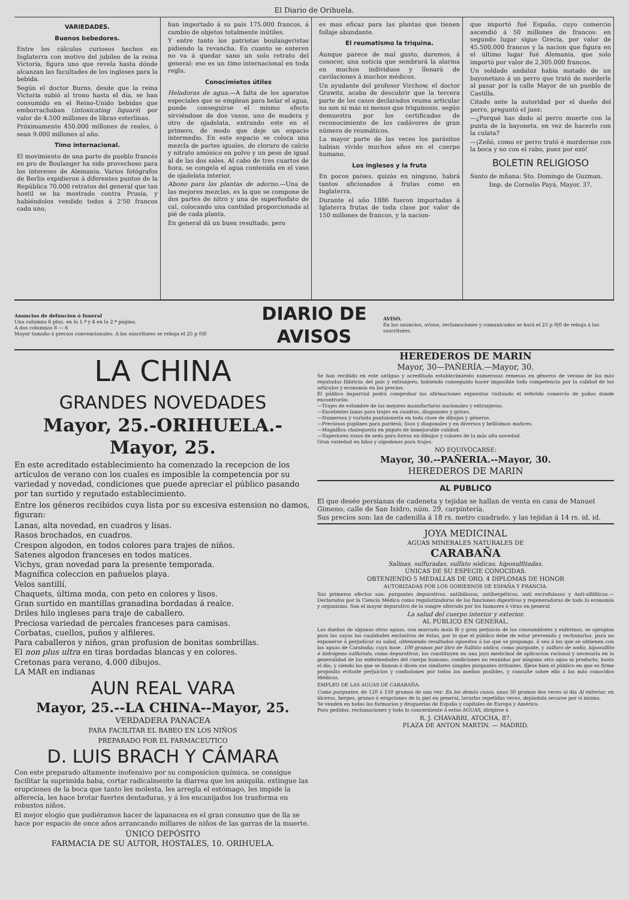El Diario de Orihuela.
VARIEDADES.
Buenos bebedores.
Entre los cálculos curiosos hechos en Inglaterra con motivo del jubileo de la reina Victoria, figura uno que revela hasta dónde alcanzan las facultades de los ingleses para la bebida.
Según el doctor Burns, desde que la reina Victoria subió al trono hasta el día, se han consumido en el Reino-Unido bebidas que emborrachaban (intoxicating liquars) por valor de 4.500 millones de libras esterlinas.
Próximamente 450.000 millones de reales, ó sean 9.000 millones al año.
Timo internacional.
El movimiento de una parte de pueblo francés en pro de Boulanger ha sido provechoso para los intereses de Alemania. Varios fotógrafos de Berlin expidieron á diferentes puntos de la República 70.000 retratos del general que tan hostil se ha mostrado contra Prusia, y habiéndolos vendido todos á 2'50 francos cada uno,
han importado á su pais 175.000 francos, á cambio de objetos totalmente inútiles.
Y entre tanto los patriotas boulangeristas pidiendo la revancha. En cuanto se enteren no va á quedar sano un solo retrato del general: eso es un timo internacional en toda regla.
Conocimietos útiles
Heladoras de agua.—A falta de los aparatos especiales que se emplean para helar el agua, puede conseguirse el mismo efecto sirviéndose de dos vasos, uno de madera y otro de ojadelata, entrando este en el primero, de modo que deje un espacio intermedio. En este espacio se coloca una mezcla de partes iguales, de cloruro de calcio y nitrato amónico en polvo y un peso de igual al de las dos sales. Al cabo de tres cuartos de hora, se congela el agua contenida en el vaso de ojadelata interior.
Abono para las plantas de adorno.—Una de las mejores mezclas, es la que se compone de dos partes de nitro y una de superfosfato de cal, colocando una cantidad proporcionada al pié de cada planta.
En general dá un buen resultado, pero
es mas eficaz para las plantas que tienen follaje abundante.
El reumatismo la triquina.
Aunque parece de mal gusto, daremos, á conocer, una noticia que sembrará la alarma en muchos individuos y llenará de cavilaciones á muchos médicos.
Un ayudante del profesor Virchow, el doctor Grawitz, acaba de descubrir que la tercera parte de los casos declarados reuma articular no son ni más ni menos que triquinosis, según demuestra por los certificados de reconocimiento de los cadávores de gran número de reumáticos.
La mayor parte de las veces los parásitos habian vivido muchos años en el cuerpo humano.
Los ingleses y la fruta
En pocos paises, quizàs en ninguno, habrá tantos aficionados á frutas como en Inglaterra.
Durante el año 1886 fueron importadas á Iglaterra frutas de toda clase por valor de 150 millones de francos, y la nacion-
que importó fué España. cuyo comercio ascendió á 50 millones de francos: en segundo lugar sigue Grecia, por valor de 45.500,000 francos y la nacion que figura en el último lugar fué Alemania, que solo importó por valor de 2,305.000 francos.
Un soldado andaluz habia matado de un bayonetazo á un perro que trató de morderle al pasar por la calle Mayor de un pueblo de Castilla.
Citado ante la autoridad por el dueño del perro, preguntó el juez:
—¿Porqué has dado al perro muerte con la punta de la bayoneta, en vez de hacerlo con la culata?
—¡Zeñó, como er perro trató é morderme con la boca y no con el rabo, puez por ezó!
BOLETIN RELIGIOSO
Santo de mñana: Sto. Domingo de Guzman.
Imp. de Cornelio Payá, Mayor, 37.
Anuncios de defuncion ó funeral
Una columna 6 ptas. en la 1.ª y 4 en la 2.ª página.
A dos columnas 8 — 6
Mayor tamaño á precios convencionales. A los suscritores se rebaja el 25 p 0|0
DIARIO DE AVISOS
AVISO.
En los anuncios, avisos, reclamaciones y comunicados se hará el 25 p 0|0 de rebaja á los suscritores.
LA CHINA
GRANDES NOVEDADES
Mayor, 25.-ORIHUELA.-Mayor, 25.
En este acreditado establecimiento ha comenzado la recepcion de los artículos de verano con los cuales es imposible la competencia por su variedad y novedad, condiciones que puede apreciar el público pasando por tan surtido y reputado establecimiento.
Entre los géneros recibidos cuya lista por su excesiva estension no damos, figuran:
Lanas, alta novedad, en cuadros y lisas.
Rasos brochados, en cuadros.
Crespon algodon, en todos colores para trajes de niños.
Satenes algodon franceses en todos matices.
Vichys, gran novedad para la presente temporada.
Magnífica coleccion en pañuelos playa.
Velos santillí.
Chaquets, última moda, con peto en colores y lisos.
Gran surtido en mantillas granadina bordadas á realce.
Driles hilo ingleses para traje de caballero.
Preciosa variedad de percales franceses para camisas.
Corbatas, cuellos, puños y alfileres.
Para caballeros y niños, gran profusion de bonitas sombrillas.
El non plus ultra en tiras bordadas blancas y en colores.
Cretonas para verano, 4.000 dibujos.
LA MAR en indianas
AUN REAL VARA
Mayor, 25.--LA CHINA--Mayor, 25.
VERDADERA PANACEA
PARA FACILITAR EL BABEO EN LOS NIÑOS
PREPARADO POR EL FARMACEUTICO
D. LUIS BRACH Y CÁMARA
Con este preparado altamente inofensivo por su composicion química. se consigue facilitar la suprimida baba, cortar radicalmente la diarrea que los aniquila. extingue las erupciones de la boca que tanto les molesta, les arregla el estómago, les impide la alferecía, les hace brotar fuertes dentaduras, y á los encanijados los trasforma en robustos niños.
El mejor elogio que pudiéramos hacer de lapanacea es el gran consumo que de lla se hace por espacio de once años arrancando millares de niños de las garras de la muerte.
ÚNICO DEPÓSITO
FARMACIA DE SU AUTOR, HOSTALES, 10. ORIHUELA.
HEREDEROS DE MARIN
Mayor, 30—PAÑERÍA.—Mayor, 30.
Se han recibido en este antiguo y acreditado establecimiento numerosas remesas en géneros de verano de las más reputadas fábricas del pais y extranjero, habiendo conseguido hacer imposible toda competencia por la calidad de los artículos y economía en los precios.
El público imparcial podrá comprobar las afirmaciones expuestas visitando el referido comercio de paños donde encontrarán:
—Trajes de estambre de las mejores manufacturas nacionales y extranjeras.
—Excelentes lanas para trajes en cuadros, diagonales y grises.
—Numerosa y variada pantalonería en toda clase de dibujos y géneros.
—Preciosos puplines para pardesú; lisos y diagonales y en diversos y bellísimos matices.
—Magnífica chalequería en piqués de inmejorable calidad.
—Superiores rasos de seda para forros en dibujos y colores de la más alta novedad.
Gran variedad en hilos y algodones para trajes.
NO EQUIVOCARSE:
Mayor, 30.--PAÑERIA.--Mayor, 30.
HEREDEROS DE MARIN
AL PUBLICO
El que desée persianas de cadeneta y tejidas se hallan de venta en casa de Manuel Gimeno, calle de San Isidro, núm. 29, carpintería.
Sus precios son: las de cadenilla á 18 rs. metro cuadrado, y las tejidas á 14 rs. id. id.
JOYA MEDICINAL
AGUAS MINERALES NATURALES DE
CARABAÑA
Salinas, sulfuradas, sulfato sódicas, hiposulfitadas.
ÚNICAS DE SU ESPECIE CONOCIDAS.
OBTENIENDO 5 MEDALLAS DE ORO. 4 DIPLOMAS DE HONOR
AUTORIZADAS POR LOS GOBIERNOS DE ESPAÑA Y FRANCIA.
Sus primeros efectos son: purgantes depurativas, antibiliosas, antiherpéticas, anti escrofulosas y Anti-sifilíticas.—Declaradas por la Ciencia Médica como regularizadoras de las funciones digestivas y regeneradoras de toda la economía y organismo. Son el mayor depurativo de la sangre alterada por los humores ó virus en general.
La salud del cuerpo interior y exterior.
AL PÚBLICO EN GENERAL.
Los dueños de algunas otras aguas, con marcada mala fé y gran perjuicio de los consumidores y enfermos, se apropian para las suyas las cualidades exclusivas de éstas, por lo que el público debe de estar prevenido y rechazarlas, para no exponerse á perjudicar su salud, obteniendo resultados opuestos á los que se proponga. ó sea á los que se obtienen con las aguas de Carabaña; cuya base. 100 gramos por litro de Sulfato sódico, como purgante, y sulfuro de sodio, hiposulfito é hidrógeno sulfurado, como depurativas, las constituyen en una joya medicinal de aplicacion racional y necesaria en la generalidad de las enfermedades del cuerpo humano; condiciones no reunidas por ninguna otra agua ni producto, hasta el dia; y siendo las que se llaman ó dicen sus similares simples purgantes irritantes. fíjese bien el público en que es firme propósito evitarle perjuicios y confusiones por todos los medios posibles, y consulte sobre ello á los más conocidos Médicos.
EMPLEO DE LAS AGUAS DE CARABAÑA.
Como purgantes, de 120 á 150 gramos de una vez: En los demás casos, unos 30 gramos dos veces al dia Al exterior, en úlceras, herpes, granos ó erupciones de la piel en general, lavarlas repetidas veces, dejándola secarse por sí misma.
Se venden en todas las farmacias y droguerías de España y capitales de Europa y América.
Para pedidos. reclamaciones y todo lo concerniente á estas AGUAS, dirigirse á
R. J. CHAVARRI, ATOCHA, 87,
PLAZA DE ANTON MARTIN. — MADRID.